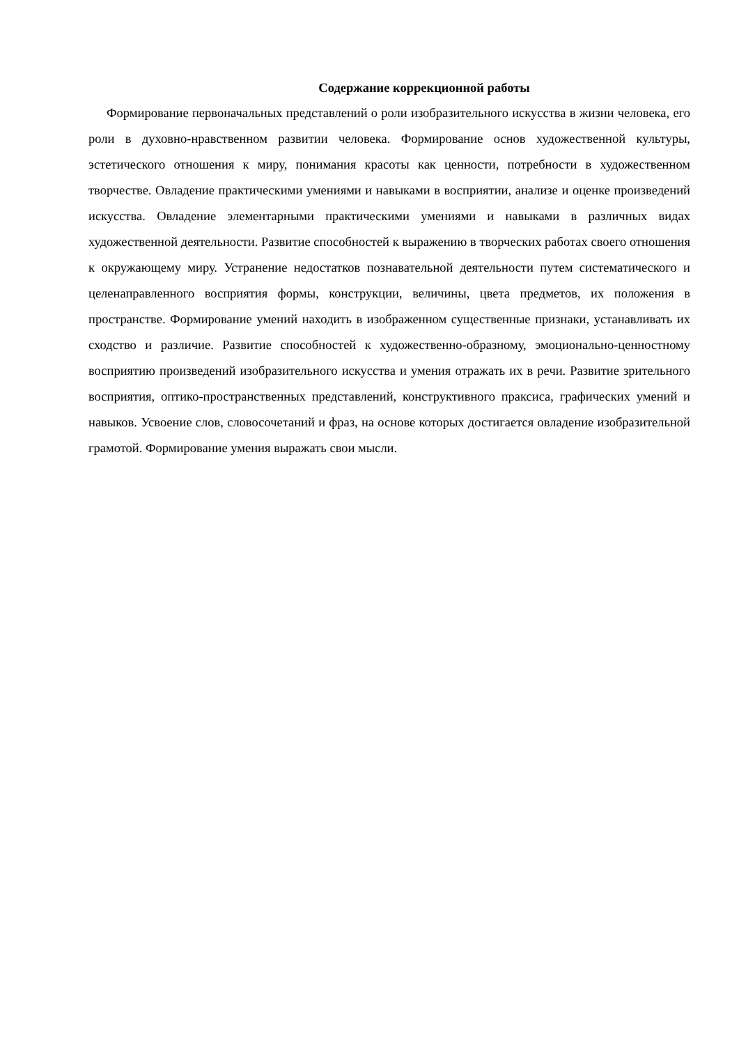Содержание коррекционной работы
Формирование первоначальных представлений о роли изобразительного искусства в жизни человека, его роли в духовно-нравственном развитии человека. Формирование основ художественной культуры, эстетического отношения к миру, понимания красоты как ценности, потребности в художественном творчестве. Овладение практическими умениями и навыками в восприятии, анализе и оценке произведений искусства. Овладение элементарными практическими умениями и навыками в различных видах художественной деятельности. Развитие способностей к выражению в творческих работах своего отношения к окружающему миру. Устранение недостатков познавательной деятельности путем систематического и целенаправленного восприятия формы, конструкции, величины, цвета предметов, их положения в пространстве. Формирование умений находить в изображенном существенные признаки, устанавливать их сходство и различие. Развитие способностей к художественно-образному, эмоционально-ценностному восприятию произведений изобразительного искусства и умения отражать их в речи. Развитие зрительного восприятия, оптико-пространственных представлений, конструктивного праксиса, графических умений и навыков. Усвоение слов, словосочетаний и фраз, на основе которых достигается овладение изобразительной грамотой. Формирование умения выражать свои мысли.